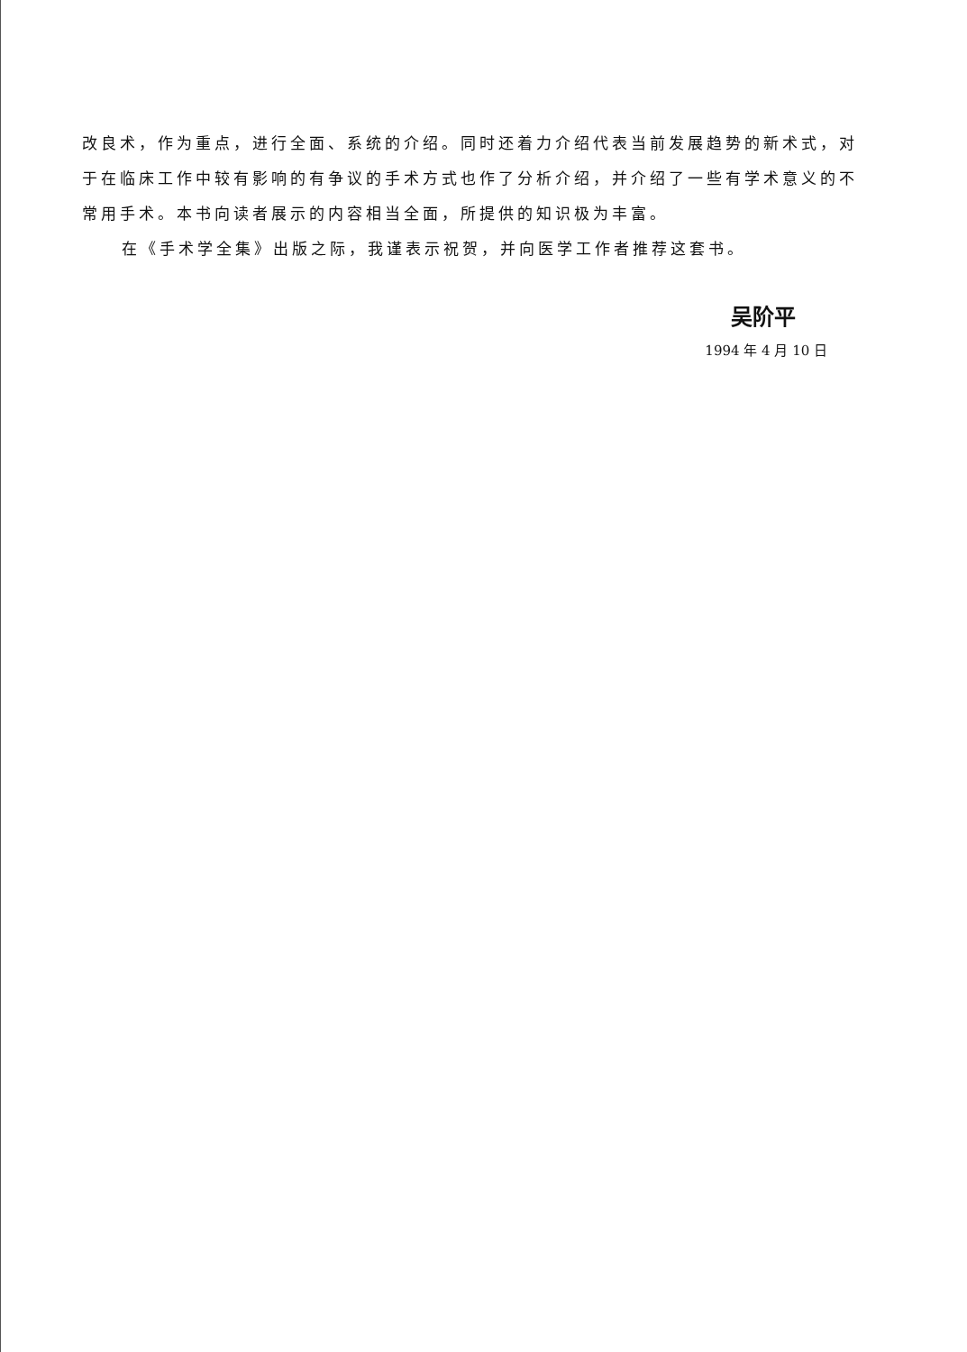改良术，作为重点，进行全面、系统的介绍。同时还着力介绍代表当前发展趋势的新术式，对于在临床工作中较有影响的有争议的手术方式也作了分析介绍，并介绍了一些有学术意义的不常用手术。本书向读者展示的内容相当全面，所提供的知识极为丰富。
在《手术学全集》出版之际，我谨表示祝贺，并向医学工作者推荐这套书。
吴阶平
1994 年 4 月 10 日